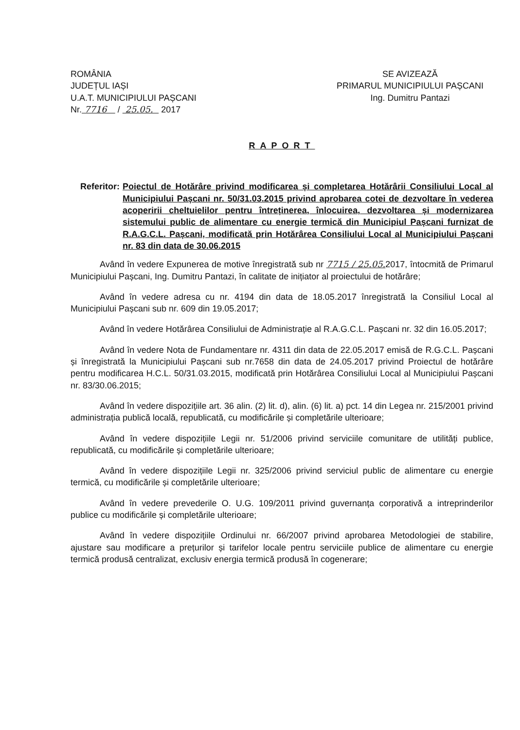ROMÂNIA
JUDEȚUL IAȘI
U.A.T. MUNICIPIULUI PAȘCANI
Nr. 7716 / 25.05. 2017
SE AVIZEAZĂ
PRIMARUL MUNICIPIULUI PAȘCANI
Ing. Dumitru Pantazi
RAPORT
Referitor: Poiectul de Hotărâre privind modificarea și completarea Hotărârii Consiliului Local al Municipiului Pașcani nr. 50/31.03.2015 privind aprobarea cotei de dezvoltare în vederea acoperirii cheltuielilor pentru întreținerea, înlocuirea, dezvoltarea și modernizarea sistemului public de alimentare cu energie termică din Municipiul Pașcani furnizat de R.A.G.C.L. Pașcani, modificată prin Hotărârea Consiliului Local al Municipiului Pașcani nr. 83 din data de 30.06.2015
Având în vedere Expunerea de motive înregistrată sub nr 7715 / 25.05. 2017, întocmită de Primarul Municipiului Pașcani, Ing. Dumitru Pantazi, în calitate de inițiator al proiectului de hotărâre;
Având în vedere adresa cu nr. 4194 din data de 18.05.2017 înregistrată la Consiliul Local al Municipiului Pașcani sub nr. 609 din 19.05.2017;
Având în vedere Hotărârea Consiliului de Administrație al R.A.G.C.L. Pașcani nr. 32 din 16.05.2017;
Având în vedere Nota de Fundamentare nr. 4311 din data de 22.05.2017 emisă de R.G.C.L. Pașcani și înregistrată la Municipiului Pașcani sub nr.7658 din data de 24.05.2017 privind Proiectul de hotărâre pentru modificarea H.C.L. 50/31.03.2015, modificată prin Hotărârea Consiliului Local al Municipiului Pașcani nr. 83/30.06.2015;
Având în vedere dispozițiile art. 36 alin. (2) lit. d), alin. (6) lit. a) pct. 14 din Legea nr. 215/2001 privind administrația publică locală, republicată, cu modificările și completările ulterioare;
Având în vedere dispozițiile Legii nr. 51/2006 privind serviciile comunitare de utilități publice, republicată, cu modificările și completările ulterioare;
Având în vedere dispozițiile Legii nr. 325/2006 privind serviciul public de alimentare cu energie termică, cu modificările și completările ulterioare;
Având în vedere prevederile O. U.G. 109/2011 privind guvernanța corporativă a intreprinderilor publice cu modificările și completările ulterioare;
Având în vedere dispozițiile Ordinului nr. 66/2007 privind aprobarea Metodologiei de stabilire, ajustare sau modificare a prețurilor și tarifelor locale pentru serviciile publice de alimentare cu energie termică produsă centralizat, exclusiv energia termică produsă în cogenerare;